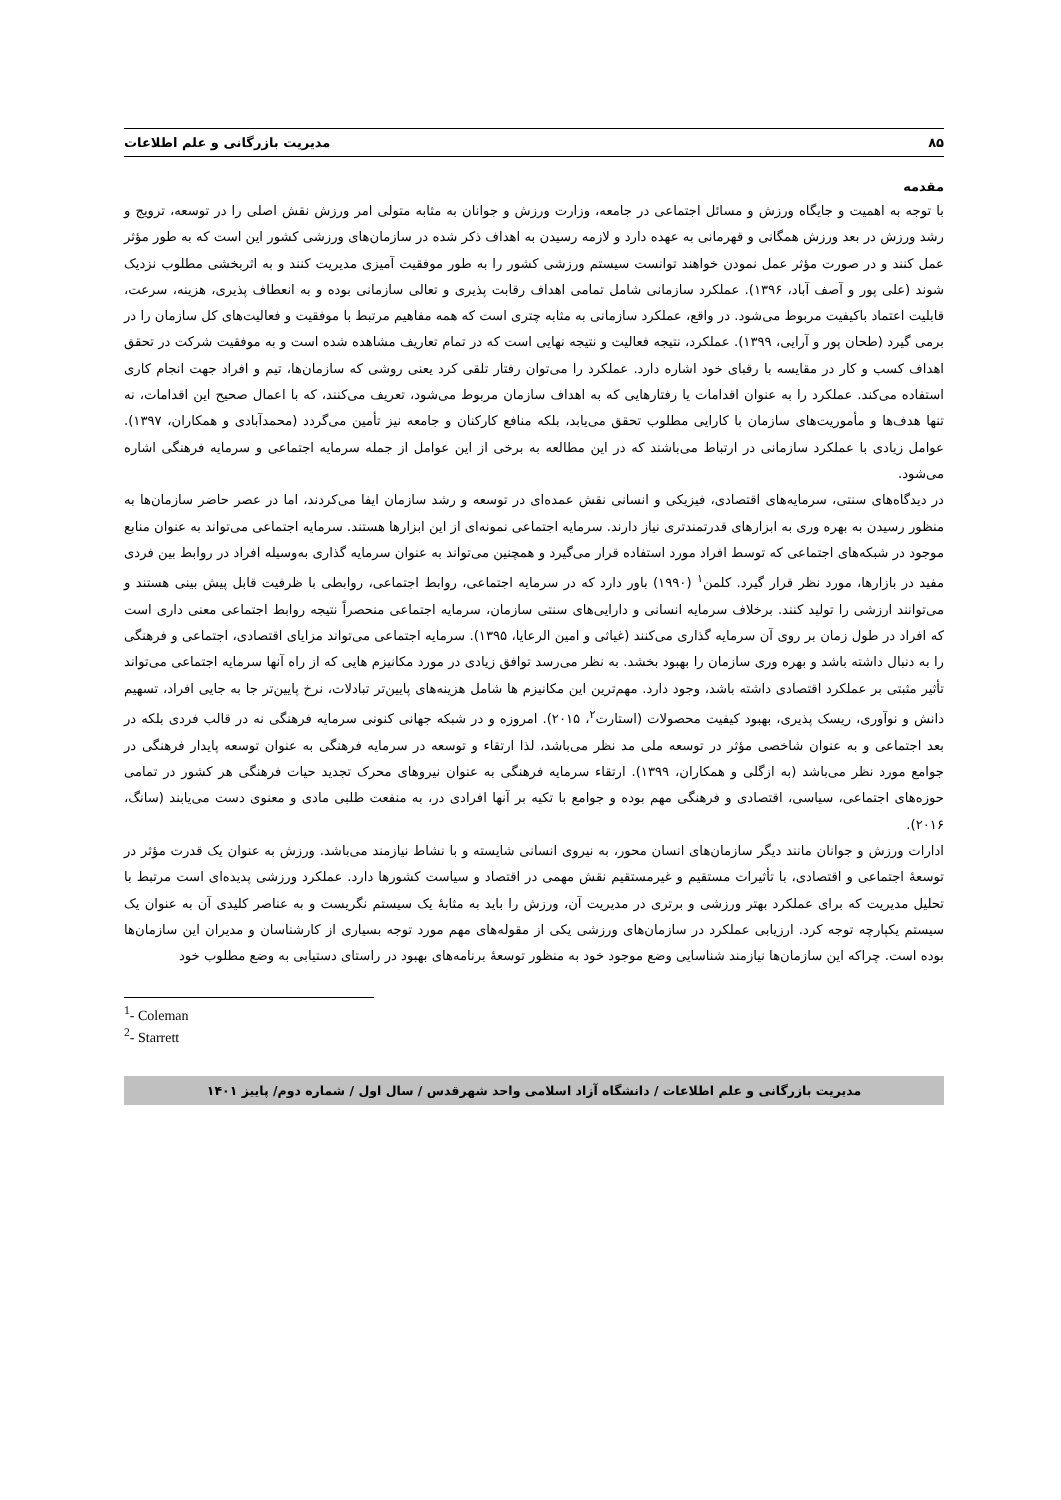۸۵ مدیریت بازرگانی و علم اطلاعات
مقدمه
با توجه به اهمیت و جایگاه ورزش و مسائل اجتماعی در جامعه، وزارت ورزش و جوانان به مثابه متولی امر ورزش نقش اصلی را در توسعه، ترویج و رشد ورزش در بعد ورزش همگانی و قهرمانی به عهده دارد و لازمه رسیدن به اهداف ذکر شده در سازمان‌های ورزشی کشور این است که به طور مؤثر عمل کنند و در صورت مؤثر عمل نمودن خواهند توانست سیستم ورزشی کشور را به طور موفقیت آمیزی مدیریت کنند و به اثربخشی مطلوب نزدیک شوند (علی پور و آصف آباد، ۱۳۹۶). عملکرد سازمانی شامل تمامی اهداف رقابت پذیری و تعالی سازمانی بوده و به انعطاف پذیری، هزینه، سرعت، قابلیت اعتماد باکیفیت مربوط می‌شود. در واقع، عملکرد سازمانی به مثابه چتری است که همه مفاهیم مرتبط با موفقیت و فعالیت‌های کل سازمان را در برمی گیرد (طحان پور و آرایی، ۱۳۹۹). عملکرد، نتیجه فعالیت و نتیجه نهایی است که در تمام تعاریف مشاهده شده است و به موفقیت شرکت در تحقق اهداف کسب و کار در مقایسه با رقبای خود اشاره دارد. عملکرد را می‌توان رفتار تلقی کرد یعنی روشی که سازمان‌ها، تیم و افراد جهت انجام کاری استفاده می‌کند. عملکرد را به عنوان اقدامات یا رفتارهایی که به اهداف سازمان مربوط می‌شود، تعریف می‌کنند، که با اعمال صحیح این اقدامات، نه تنها هدف‌ها و مأموریت‌های سازمان با کارایی مطلوب تحقق می‌یابد، بلکه منافع کارکنان و جامعه نیز تأمین می‌گردد (محمدآبادی و همکاران، ۱۳۹۷). عوامل زیادی با عملکرد سازمانی در ارتباط می‌باشند که در این مطالعه به برخی از این عوامل از جمله سرمایه اجتماعی و سرمایه فرهنگی اشاره می‌شود.
در دیدگاه‌های سنتی، سرمایه‌های اقتصادی، فیزیکی و انسانی نقش عمده‌ای در توسعه و رشد سازمان ایفا می‌کردند، اما در عصر حاضر سازمان‌ها به منظور رسیدن به بهره وری به ابزارهای قدرتمندتری نیاز دارند. سرمایه اجتماعی نمونه‌ای از این ابزارها هستند. سرمایه اجتماعی می‌تواند به عنوان منابع موجود در شبکه‌های اجتماعی که توسط افراد مورد استفاده قرار می‌گیرد و همچنین می‌تواند به عنوان سرمایه گذاری به‌وسیله افراد در روابط بین فردی مفید در بازارها، مورد نظر قرار گیرد. کلمن<sup>۱</sup> (۱۹۹۰) باور دارد که در سرمایه اجتماعی، روابط اجتماعی، روابطی با ظرفیت قابل پیش بینی هستند و می‌توانند ارزشی را تولید کنند. برخلاف سرمایه انسانی و دارایی‌های سنتی سازمان، سرمایه اجتماعی منحصراً نتیجه روابط اجتماعی معنی داری است که افراد در طول زمان بر روی آن سرمایه گذاری می‌کنند (غیاثی و امین الرعایا، ۱۳۹۵). سرمایه اجتماعی می‌تواند مزایای اقتصادی، اجتماعی و فرهنگی را به دنبال داشته باشد و بهره وری سازمان را بهبود بخشد. به نظر می‌رسد توافق زیادی در مورد مکانیزم هایی که از راه آنها سرمایه اجتماعی می‌تواند تأثیر مثبتی بر عملکرد اقتصادی داشته باشد، وجود دارد. مهم‌ترین این مکانیزم ها شامل هزینه‌های پایین‌تر تبادلات، نرخ پایین‌تر جا به جایی افراد، تسهیم دانش و نوآوری، ریسک پذیری، بهبود کیفیت محصولات (استارت<sup>۲</sup>، ۲۰۱۵). امروزه و در شبکه جهانی کنونی سرمایه فرهنگی نه در قالب فردی بلکه در بعد اجتماعی و به عنوان شاخصی مؤثر در توسعه ملی مد نظر می‌باشد، لذا ارتقاء و توسعه در سرمایه فرهنگی به عنوان توسعه پایدار فرهنگی در جوامع مورد نظر می‌باشد (به ازگلی و همکاران، ۱۳۹۹). ارتقاء سرمایه فرهنگی به عنوان نیروهای محرک تجدید حیات فرهنگی هر کشور در تمامی حوزه‌های اجتماعی، سیاسی، اقتصادی و فرهنگی مهم بوده و جوامع با تکیه بر آنها افرادی در، به منفعت طلبی مادی و معنوی دست می‌یابند (سانگ، ۲۰۱۶).
ادارات ورزش و جوانان مانند دیگر سازمان‌های انسان محور، به نیروی انسانی شایسته و با نشاط نیازمند می‌باشد. ورزش به عنوان یک قدرت مؤثر در توسعهٔ اجتماعی و اقتصادی، با تأثیرات مستقیم و غیرمستقیم نقش مهمی در اقتصاد و سیاست کشورها دارد. عملکرد ورزشی پدیده‌ای است مرتبط با تحلیل مدیریت که برای عملکرد بهتر ورزشی و برتری در مدیریت آن، ورزش را باید به مثابهٔ یک سیستم نگریست و به عناصر کلیدی آن به عنوان یک سیستم یکپارچه توجه کرد. ارزیابی عملکرد در سازمان‌های ورزشی یکی از مقوله‌های مهم مورد توجه بسیاری از کارشناسان و مدیران این سازمان‌ها بوده است. چراکه این سازمان‌ها نیازمند شناسایی وضع موجود خود به منظور توسعهٔ برنامه‌های بهبود در راستای دستیابی به وضع مطلوب خود
<sup>1</sup>- Coleman
<sup>2</sup>- Starrett
مدیریت بازرگانی و علم اطلاعات / دانشگاه آزاد اسلامی واحد شهرقدس / سال اول / شماره دوم/ پاییز ۱۴۰۱